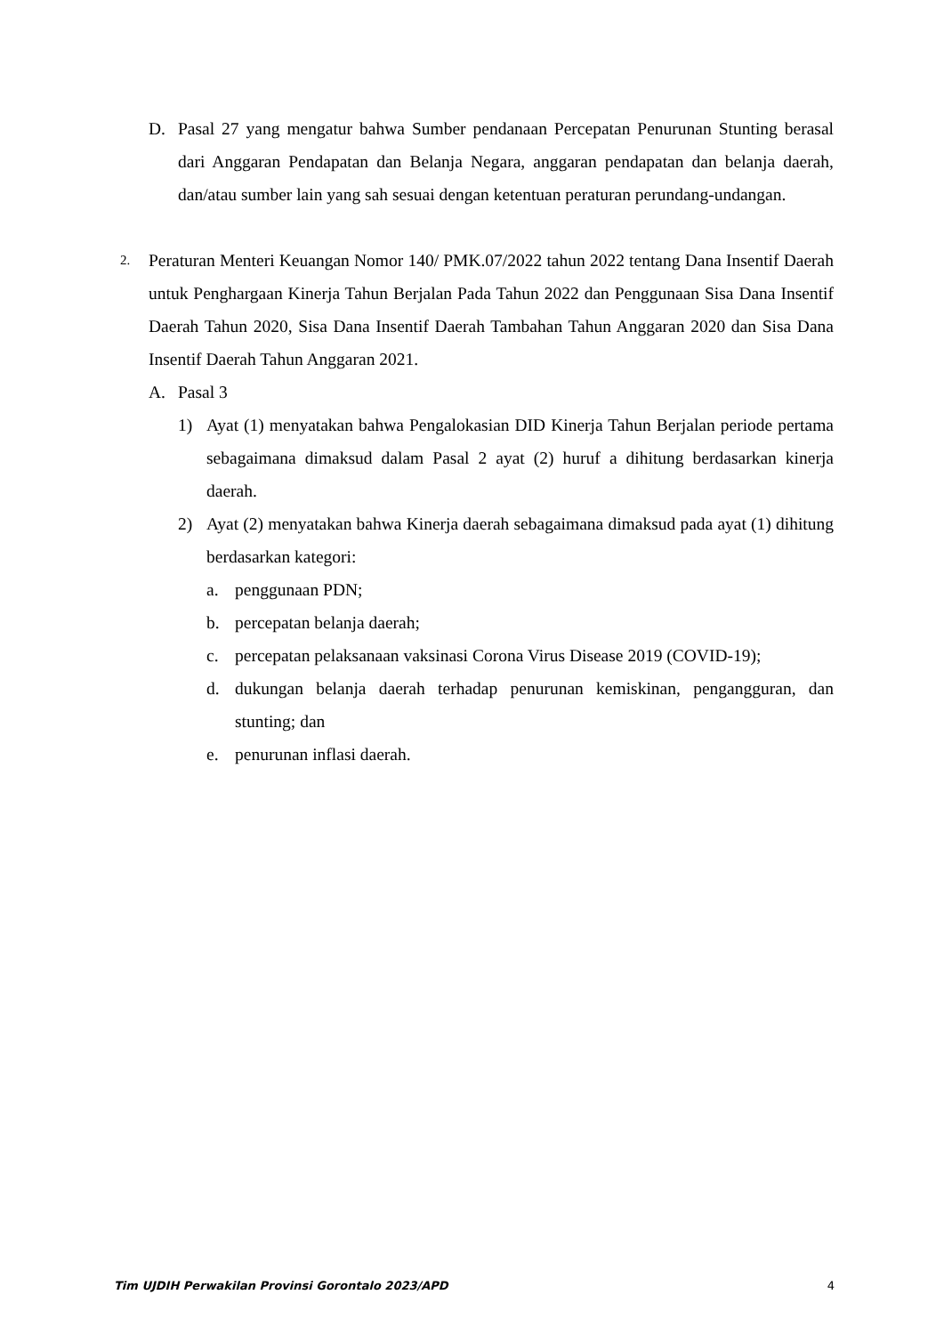D. Pasal 27 yang mengatur bahwa Sumber pendanaan Percepatan Penurunan Stunting berasal dari Anggaran Pendapatan dan Belanja Negara, anggaran pendapatan dan belanja daerah, dan/atau sumber lain yang sah sesuai dengan ketentuan peraturan perundang-undangan.
2. Peraturan Menteri Keuangan Nomor 140/ PMK.07/2022 tahun 2022 tentang Dana Insentif Daerah untuk Penghargaan Kinerja Tahun Berjalan Pada Tahun 2022 dan Penggunaan Sisa Dana Insentif Daerah Tahun 2020, Sisa Dana Insentif Daerah Tambahan Tahun Anggaran 2020 dan Sisa Dana Insentif Daerah Tahun Anggaran 2021.
A. Pasal 3
1) Ayat (1) menyatakan bahwa Pengalokasian DID Kinerja Tahun Berjalan periode pertama sebagaimana dimaksud dalam Pasal 2 ayat (2) huruf a dihitung berdasarkan kinerja daerah.
2) Ayat (2) menyatakan bahwa Kinerja daerah sebagaimana dimaksud pada ayat (1) dihitung berdasarkan kategori:
a. penggunaan PDN;
b. percepatan belanja daerah;
c. percepatan pelaksanaan vaksinasi Corona Virus Disease 2019 (COVID-19);
d. dukungan belanja daerah terhadap penurunan kemiskinan, pengangguran, dan stunting; dan
e. penurunan inflasi daerah.
Tim UJDIH Perwakilan Provinsi Gorontalo 2023/APD 4